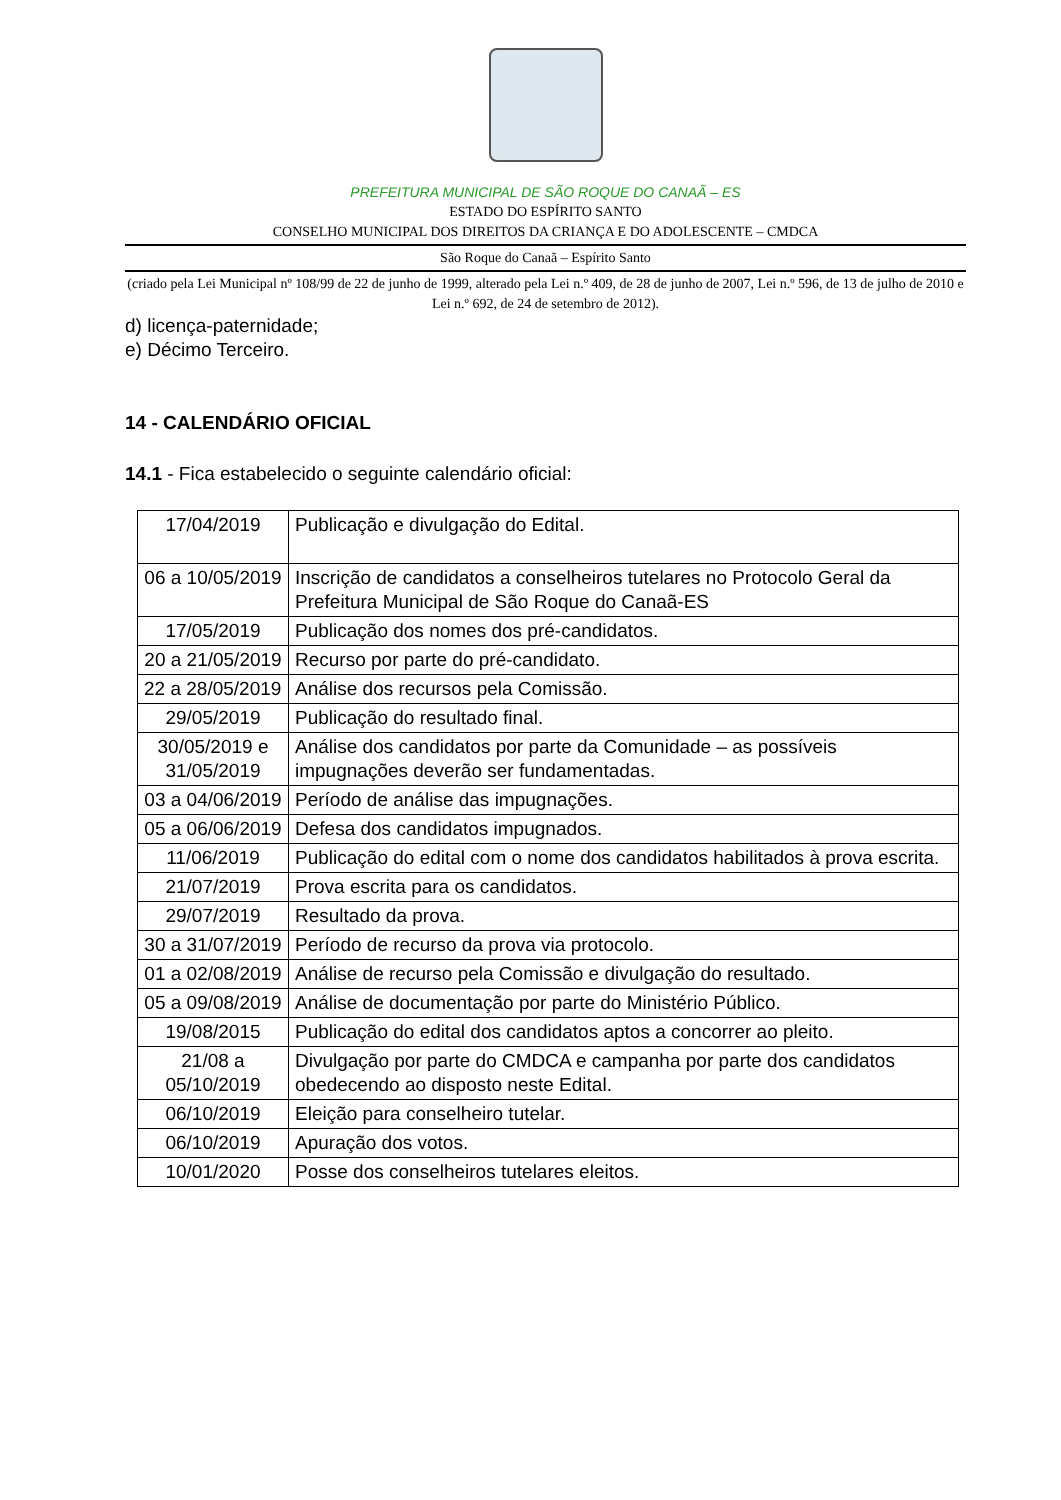PREFEITURA MUNICIPAL DE SÃO ROQUE DO CANAÃ – ES
ESTADO DO ESPÍRITO SANTO
CONSELHO MUNICIPAL DOS DIREITOS DA CRIANÇA E DO ADOLESCENTE – CMDCA
São Roque do Canaã – Espírito Santo
(criado pela Lei Municipal nº 108/99 de 22 de junho de 1999, alterado pela Lei n.º 409, de 28 de junho de 2007, Lei n.º 596, de 13 de julho de 2010 e Lei n.º 692, de 24 de setembro de 2012).
d) licença-paternidade;
e) Décimo Terceiro.
14 - CALENDÁRIO OFICIAL
14.1 - Fica estabelecido o seguinte calendário oficial:
| 17/04/2019 | Publicação e divulgação do Edital. |
| 06 a 10/05/2019 | Inscrição de candidatos a conselheiros tutelares no Protocolo Geral da Prefeitura Municipal de São Roque do Canaã-ES |
| 17/05/2019 | Publicação dos nomes dos pré-candidatos. |
| 20 a 21/05/2019 | Recurso por parte do pré-candidato. |
| 22 a 28/05/2019 | Análise dos recursos pela Comissão. |
| 29/05/2019 | Publicação do resultado final. |
| 30/05/2019 e 31/05/2019 | Análise dos candidatos por parte da Comunidade – as possíveis impugnações deverão ser fundamentadas. |
| 03 a 04/06/2019 | Período de análise das impugnações. |
| 05 a 06/06/2019 | Defesa dos candidatos impugnados. |
| 11/06/2019 | Publicação do edital com o nome dos candidatos habilitados à prova escrita. |
| 21/07/2019 | Prova escrita para os candidatos. |
| 29/07/2019 | Resultado da prova. |
| 30 a 31/07/2019 | Período de recurso da prova via protocolo. |
| 01 a 02/08/2019 | Análise de recurso pela Comissão e divulgação do resultado. |
| 05 a 09/08/2019 | Análise de documentação por parte do Ministério Público. |
| 19/08/2015 | Publicação do edital dos candidatos aptos a concorrer ao pleito. |
| 21/08 a 05/10/2019 | Divulgação por parte do CMDCA e campanha por parte dos candidatos obedecendo ao disposto neste Edital. |
| 06/10/2019 | Eleição para conselheiro tutelar. |
| 06/10/2019 | Apuração dos votos. |
| 10/01/2020 | Posse dos conselheiros tutelares eleitos. |